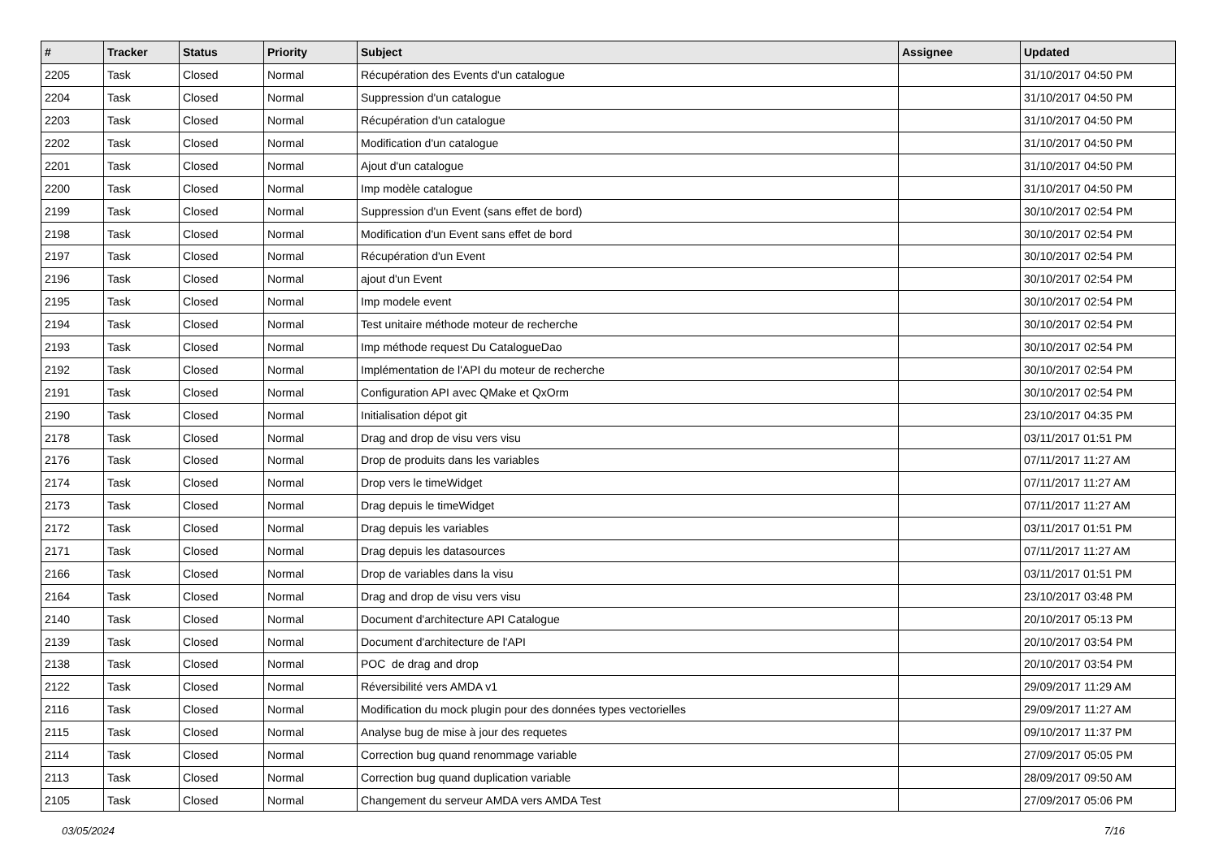| # | Tracker | Status | Priority | Subject | Assignee | Updated |
| --- | --- | --- | --- | --- | --- | --- |
| 2205 | Task | Closed | Normal | Récupération des Events d'un catalogue | | 31/10/2017 04:50 PM |
| 2204 | Task | Closed | Normal | Suppression d'un catalogue | | 31/10/2017 04:50 PM |
| 2203 | Task | Closed | Normal | Récupération d'un catalogue | | 31/10/2017 04:50 PM |
| 2202 | Task | Closed | Normal | Modification d'un catalogue | | 31/10/2017 04:50 PM |
| 2201 | Task | Closed | Normal | Ajout d'un catalogue | | 31/10/2017 04:50 PM |
| 2200 | Task | Closed | Normal | Imp modèle catalogue | | 31/10/2017 04:50 PM |
| 2199 | Task | Closed | Normal | Suppression d'un Event (sans effet de bord) | | 30/10/2017 02:54 PM |
| 2198 | Task | Closed | Normal | Modification d'un Event sans effet de bord | | 30/10/2017 02:54 PM |
| 2197 | Task | Closed | Normal | Récupération d'un Event | | 30/10/2017 02:54 PM |
| 2196 | Task | Closed | Normal | ajout d'un Event | | 30/10/2017 02:54 PM |
| 2195 | Task | Closed | Normal | Imp modele event | | 30/10/2017 02:54 PM |
| 2194 | Task | Closed | Normal | Test unitaire méthode moteur de recherche | | 30/10/2017 02:54 PM |
| 2193 | Task | Closed | Normal | Imp méthode request Du CatalogueDao | | 30/10/2017 02:54 PM |
| 2192 | Task | Closed | Normal | Implémentation de l'API du moteur de recherche | | 30/10/2017 02:54 PM |
| 2191 | Task | Closed | Normal | Configuration API avec QMake et QxOrm | | 30/10/2017 02:54 PM |
| 2190 | Task | Closed | Normal | Initialisation dépot git | | 23/10/2017 04:35 PM |
| 2178 | Task | Closed | Normal | Drag and drop de visu vers visu | | 03/11/2017 01:51 PM |
| 2176 | Task | Closed | Normal | Drop de produits dans les variables | | 07/11/2017 11:27 AM |
| 2174 | Task | Closed | Normal | Drop vers le timeWidget | | 07/11/2017 11:27 AM |
| 2173 | Task | Closed | Normal | Drag depuis le timeWidget | | 07/11/2017 11:27 AM |
| 2172 | Task | Closed | Normal | Drag depuis les variables | | 03/11/2017 01:51 PM |
| 2171 | Task | Closed | Normal | Drag depuis les datasources | | 07/11/2017 11:27 AM |
| 2166 | Task | Closed | Normal | Drop de variables dans la visu | | 03/11/2017 01:51 PM |
| 2164 | Task | Closed | Normal | Drag and drop de visu vers visu | | 23/10/2017 03:48 PM |
| 2140 | Task | Closed | Normal | Document d'architecture API Catalogue | | 20/10/2017 05:13 PM |
| 2139 | Task | Closed | Normal | Document d'architecture de l'API | | 20/10/2017 03:54 PM |
| 2138 | Task | Closed | Normal | POC de drag and drop | | 20/10/2017 03:54 PM |
| 2122 | Task | Closed | Normal | Réversibilité vers AMDA v1 | | 29/09/2017 11:29 AM |
| 2116 | Task | Closed | Normal | Modification du mock plugin pour des données types vectorielles | | 29/09/2017 11:27 AM |
| 2115 | Task | Closed | Normal | Analyse bug de mise à jour des requetes | | 09/10/2017 11:37 PM |
| 2114 | Task | Closed | Normal | Correction bug quand renommage variable | | 27/09/2017 05:05 PM |
| 2113 | Task | Closed | Normal | Correction bug quand duplication variable | | 28/09/2017 09:50 AM |
| 2105 | Task | Closed | Normal | Changement du serveur AMDA vers AMDA Test | | 27/09/2017 05:06 PM |
03/05/2024 7/16